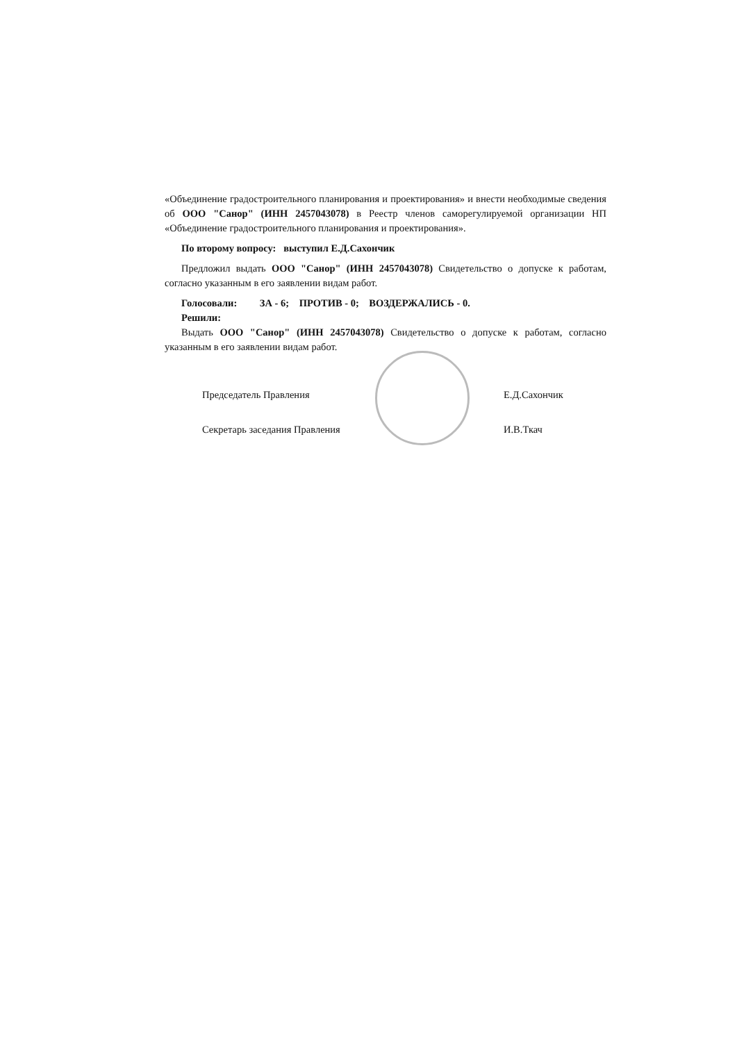«Объединение градостроительного планирования и проектирования» и внести необходимые сведения об ООО "Санор" (ИНН 2457043078) в Реестр членов саморегулируемой организации НП «Объединение градостроительного планирования и проектирования».
По второму вопросу: выступил Е.Д.Сахончик
Предложил выдать ООО "Санор" (ИНН 2457043078) Свидетельство о допуске к работам, согласно указанным в его заявлении видам работ.
Голосовали: ЗА - 6; ПРОТИВ - 0; ВОЗДЕРЖАЛИСЬ - 0.
Решили:
Выдать ООО "Санор" (ИНН 2457043078) Свидетельство о допуске к работам, согласно указанным в его заявлении видам работ.
Председатель Правления Е.Д.Сахончик
Секретарь заседания Правления И.В.Ткач